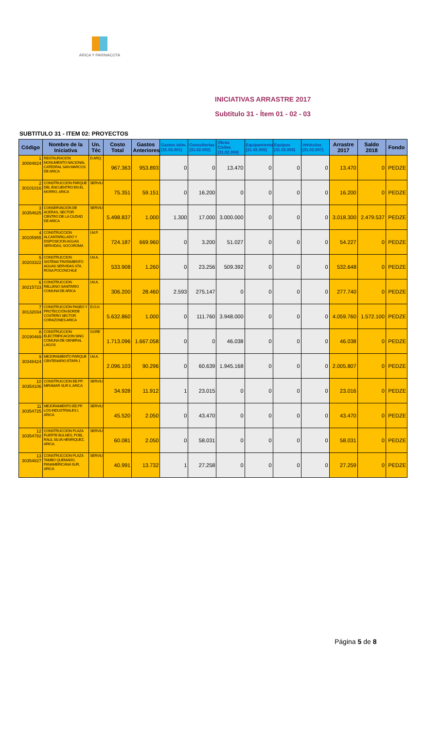ARICA Y PARINACOTA
INICIATIVAS ARRASTRE 2017
Subtitulo 31 - Ítem 01 - 02 - 03
SUBTITULO 31 - ITEM 02: PROYECTOS
| Código | Nombre de la Iniciativa | Un. Téc | Costo Total | Gastos Anteriores | Gastos Adm. (31.02.001) | Consultorías (31.02.002) | Obras Civiles (31.02.004) | Equipamiento (31.02.005) | Equipos (31.02.006) | Vehículos (31.02.007) | Arrastre 2017 | Saldo 2018 | Fondo |
| --- | --- | --- | --- | --- | --- | --- | --- | --- | --- | --- | --- | --- | --- |
| 1 30084824 | RESTAURACION MONUMENTO NACIONAL CATEDRAL SAN MARCOS DE ARICA | D.ARQ. | 967.363 | 953.893 | 0 | 0 | 13.470 | 0 | 0 | 0 | 13.470 | 0 | PEDZE |
| 2 30101016 | CONSTRUCCION PARQUE DEL ENCUENTRO EN EL MORRO, ARICA | SERVIU | 75.351 | 59.151 | 0 | 16.200 | 0 | 0 | 0 | 0 | 16.200 | 0 | PEDZE |
| 3 30354625 | CONSERVACION DE ACERAS, SECTOR CENTRO DE LA CIUDAD DE ARICA | SERVIU | 5.498.837 | 1.000 | 1.300 | 17.000 | 3.000.000 | 0 | 0 | 0 | 3.018.300 | 2.479.537 | PEDZE |
| 4 30105955 | CONSTRUCCION ALCANTARILLADO Y DISPOSICION AGUAS SERVIDAS, SOCOROMA | I.M.P. | 724.187 | 669.960 | 0 | 3.200 | 51.027 | 0 | 0 | 0 | 54.227 | 0 | PEDZE |
| 5 30203322 | CONSTRUCCION SISTEMA TRATAMIENTO AGUAS SERVIDAS STA. ROSA POCONCHILE | I.M.A. | 533.908 | 1.260 | 0 | 23.256 | 509.392 | 0 | 0 | 0 | 532.648 | 0 | PEDZE |
| 6 30215723 | CONSTRUCCION RELLENO SANITARIO COMUNA DE ARICA | I.M.A. | 306.200 | 28.460 | 2.593 | 275.147 | 0 | 0 | 0 | 0 | 277.740 | 0 | PEDZE |
| 7 30132034 | CONSTRUCCIÓN PASEO Y PROTECCIÓN BORDE COSTERO SECTOR CORAZONES ARICA | D.O.H. | 5.632.860 | 1.000 | 0 | 111.760 | 3.948.000 | 0 | 0 | 0 | 4.059.760 | 1.572.100 | PEDZE |
| 8 20190469 | CONSTRUCCION ELECTRIFICACION SING COMUNA DE GENERAL LAGOS | GORE | 1.713.096 | 1.667.058 | 0 | 0 | 46.038 | 0 | 0 | 0 | 46.038 | 0 | PEDZE |
| 9 30348424 | MEJORAMIENTO PARQUE CENTENARIO ETAPA 1 | I.M.A. | 2.096.103 | 90.296 | 0 | 60.639 | 1.945.168 | 0 | 0 | 0 | 2.005.807 | 0 | PEDZE |
| 10 30354106 | CONSTRUCCION EE.PP. MIRAMAR SUR II, ARICA | SERVIU | 34.928 | 11.912 | 1 | 23.015 | 0 | 0 | 0 | 0 | 23.016 | 0 | PEDZE |
| 11 30354725 | MEJORAMIENTO EE.PP. LOS INDUSTRIALES I, ARICA | SERVIU | 45.520 | 2.050 | 0 | 43.470 | 0 | 0 | 0 | 0 | 43.470 | 0 | PEDZE |
| 12 30354782 | CONSTRUCCION PLAZA FUERTE BULNES, POBL. RAUL SILVA HENRIQUEZ, ARICA. | SERVIU | 60.081 | 2.050 | 0 | 58.031 | 0 | 0 | 0 | 0 | 58.031 | 0 | PEDZE |
| 13 30354827 | CONSTRUCCION PLAZA TAMBO QUEMADO, PANAMERICANA SUR, ARICA | SERVIU | 40.991 | 13.732 | 1 | 27.258 | 0 | 0 | 0 | 0 | 27.259 | 0 | PEDZE |
Página 5 de 8